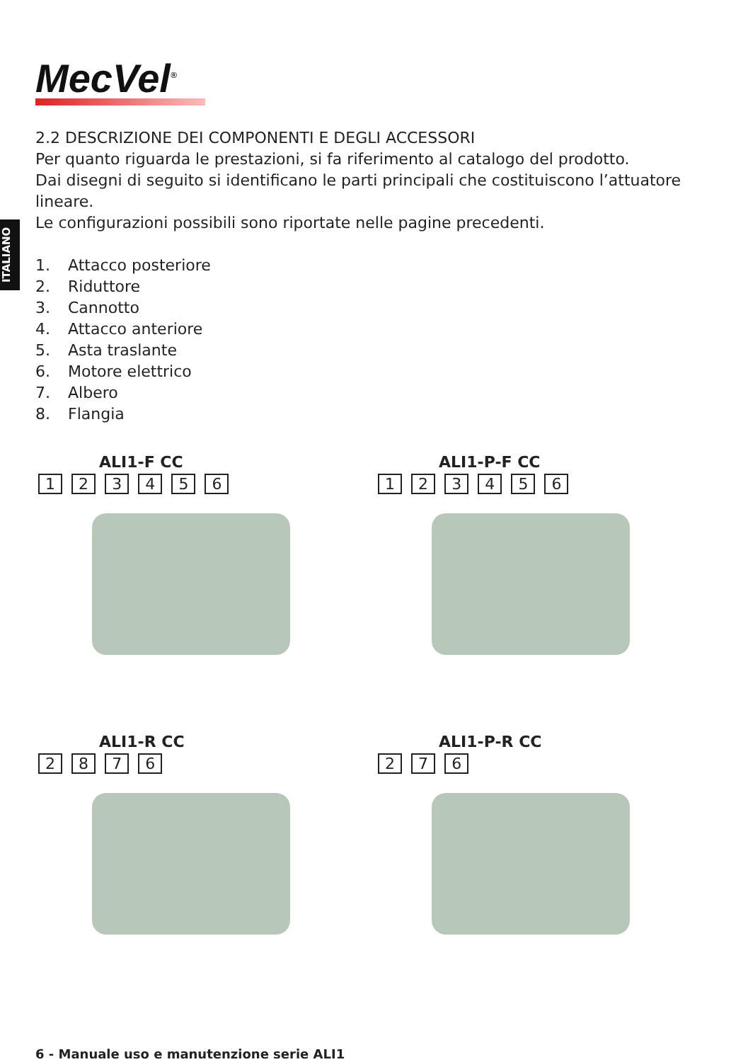MecVel<sup>®</sup>
ITALIANO
2.2 DESCRIZIONE DEI COMPONENTI E DEGLI ACCESSORI
Per quanto riguarda le prestazioni, si fa riferimento al catalogo del prodotto.
Dai disegni di seguito si identificano le parti principali che costituiscono l’attuatore lineare.
Le configurazioni possibili sono riportate nelle pagine precedenti.
1. Attacco posteriore
2. Riduttore
3. Cannotto
4. Attacco anteriore
5. Asta traslante
6. Motore elettrico
7. Albero
8. Flangia
ALI1-F CC
1 2 3 4 5 6
ALI1-P-F CC
1 2 3 4 5 6
ALI1-R CC
2 8 7 6
ALI1-P-R CC
2 7 6
6 - Manuale uso e manutenzione serie ALI1